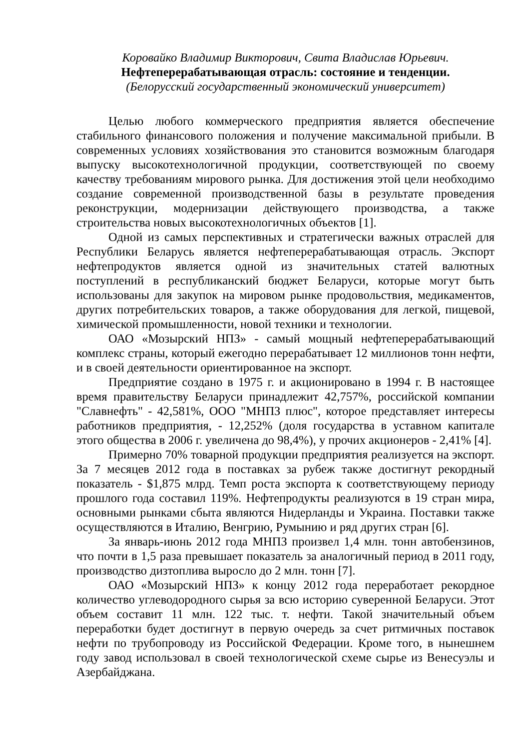Коровайко Владимир Викторович, Свита Владислав Юрьевич.
Нефтеперерабатывающая отрасль: состояние и тенденции.
(Белорусский государственный экономический университет)
Целью любого коммерческого предприятия является обеспечение стабильного финансового положения и получение максимальной прибыли. В современных условиях хозяйствования это становится возможным благодаря выпуску высокотехнологичной продукции, соответствующей по своему качеству требованиям мирового рынка. Для достижения этой цели необходимо создание современной производственной базы в результате проведения реконструкции, модернизации действующего производства, а также строительства новых высокотехнологичных объектов [1].
Одной из самых перспективных и стратегически важных отраслей для Республики Беларусь является нефтеперерабатывающая отрасль. Экспорт нефтепродуктов является одной из значительных статей валютных поступлений в республиканский бюджет Беларуси, которые могут быть использованы для закупок на мировом рынке продовольствия, медикаментов, других потребительских товаров, а также оборудования для легкой, пищевой, химической промышленности, новой техники и технологии.
ОАО «Мозырский НПЗ» - самый мощный нефтеперерабатывающий комплекс страны, который ежегодно перерабатывает 12 миллионов тонн нефти, и в своей деятельности ориентированное на экспорт.
Предприятие создано в 1975 г. и акционировано в 1994 г. В настоящее время правительству Беларуси принадлежит 42,757%, российской компании "Славнефть" - 42,581%, ООО "МНПЗ плюс", которое представляет интересы работников предприятия, - 12,252% (доля государства в уставном капитале этого общества в 2006 г. увеличена до 98,4%), у прочих акционеров - 2,41% [4].
Примерно 70% товарной продукции предприятия реализуется на экспорт. За 7 месяцев 2012 года в поставках за рубеж также достигнут рекордный показатель - $1,875 млрд. Темп роста экспорта к соответствующему периоду прошлого года составил 119%. Нефтепродукты реализуются в 19 стран мира, основными рынками сбыта являются Нидерланды и Украина. Поставки также осуществляются в Италию, Венгрию, Румынию и ряд других стран [6].
За январь-июнь 2012 года МНПЗ произвел 1,4 млн. тонн автобензинов, что почти в 1,5 раза превышает показатель за аналогичный период в 2011 году, производство дизтоплива выросло до 2 млн. тонн [7].
ОАО «Мозырский НПЗ» к концу 2012 года переработает рекордное количество углеводородного сырья за всю историю суверенной Беларуси. Этот объем составит 11 млн. 122 тыс. т. нефти. Такой значительный объем переработки будет достигнут в первую очередь за счет ритмичных поставок нефти по трубопроводу из Российской Федерации. Кроме того, в нынешнем году завод использовал в своей технологической схеме сырье из Венесуэлы и Азербайджана.